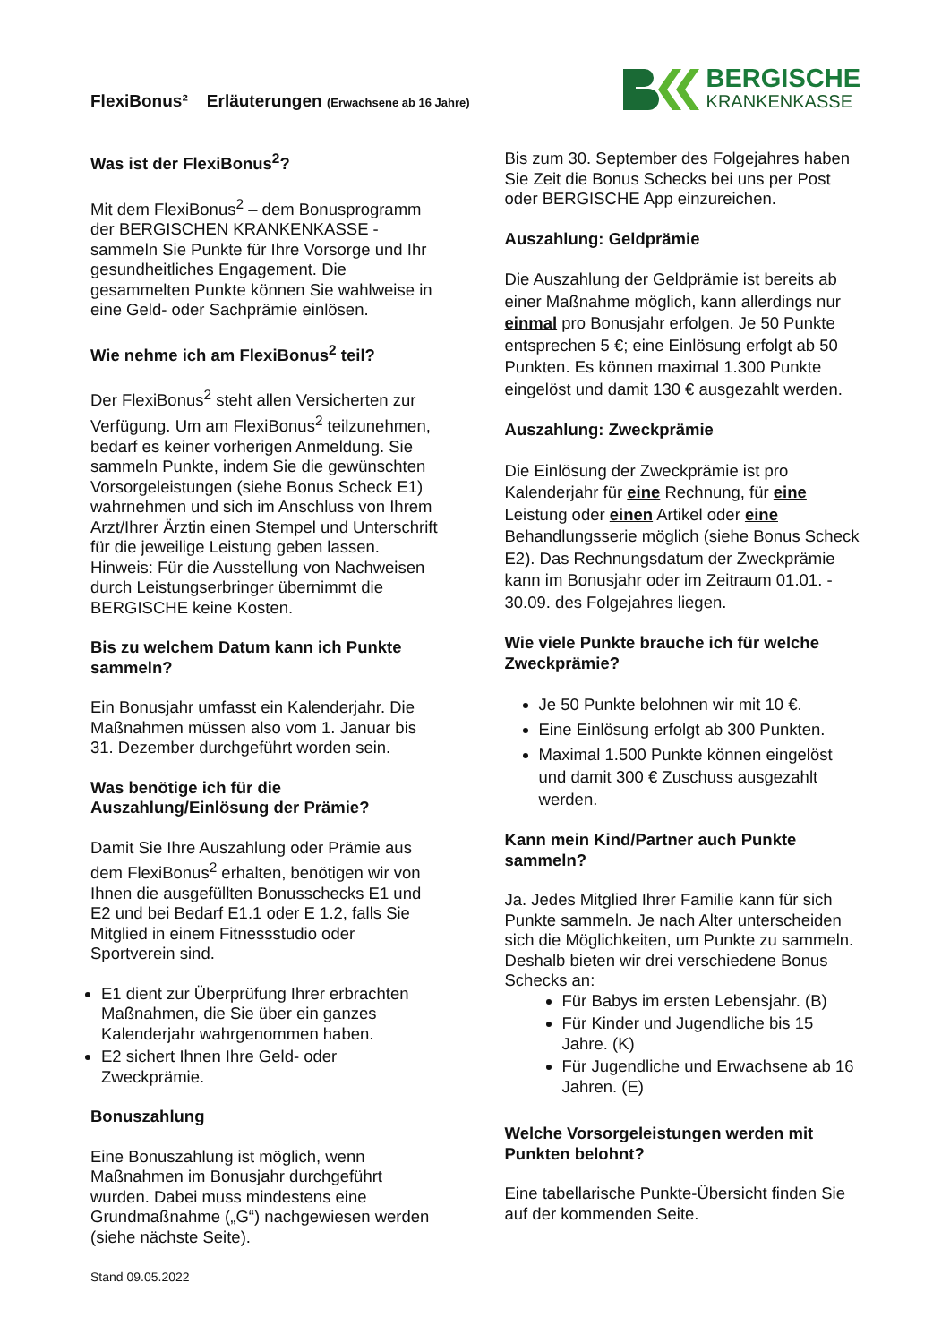FlexiBonus² Erläuterungen (Erwachsene ab 16 Jahre)
BERGISCHE
KRANKENKASSE
Was ist der FlexiBonus<sup>2</sup>?
Mit dem FlexiBonus<sup>2</sup> – dem Bonusprogramm der BERGISCHEN KRANKENKASSE - sammeln Sie Punkte für Ihre Vorsorge und Ihr gesundheitliches Engagement. Die gesammelten Punkte können Sie wahlweise in eine Geld- oder Sachprämie einlösen.
Wie nehme ich am FlexiBonus<sup>2</sup> teil?
Der FlexiBonus<sup>2</sup> steht allen Versicherten zur Verfügung. Um am FlexiBonus<sup>2</sup> teilzunehmen, bedarf es keiner vorherigen Anmeldung. Sie sammeln Punkte, indem Sie die gewünschten Vorsorgeleistungen (siehe Bonus Scheck E1) wahrnehmen und sich im Anschluss von Ihrem Arzt/Ihrer Ärztin einen Stempel und Unterschrift für die jeweilige Leistung geben lassen. Hinweis: Für die Ausstellung von Nachweisen durch Leistungserbringer übernimmt die BERGISCHE keine Kosten.
Bis zu welchem Datum kann ich Punkte sammeln?
Ein Bonusjahr umfasst ein Kalenderjahr. Die Maßnahmen müssen also vom 1. Januar bis 31. Dezember durchgeführt worden sein.
Was benötige ich für die Auszahlung/Einlösung der Prämie?
Damit Sie Ihre Auszahlung oder Prämie aus dem FlexiBonus<sup>2</sup> erhalten, benötigen wir von Ihnen die ausgefüllten Bonusschecks E1 und E2 und bei Bedarf E1.1 oder E 1.2, falls Sie Mitglied in einem Fitnessstudio oder Sportverein sind.
E1 dient zur Überprüfung Ihrer erbrachten Maßnahmen, die Sie über ein ganzes Kalenderjahr wahrgenommen haben.
E2 sichert Ihnen Ihre Geld- oder Zweckprämie.
Bonuszahlung
Eine Bonuszahlung ist möglich, wenn Maßnahmen im Bonusjahr durchgeführt wurden. Dabei muss mindestens eine Grundmaßnahme („G“) nachgewiesen werden (siehe nächste Seite).
Stand 09.05.2022
Bis zum 30. September des Folgejahres haben Sie Zeit die Bonus Schecks bei uns per Post oder BERGISCHE App einzureichen.
Auszahlung: Geldprämie
Die Auszahlung der Geldprämie ist bereits ab einer Maßnahme möglich, kann allerdings nur einmal pro Bonusjahr erfolgen. Je 50 Punkte entsprechen 5 €; eine Einlösung erfolgt ab 50 Punkten. Es können maximal 1.300 Punkte eingelöst und damit 130 € ausgezahlt werden.
Auszahlung: Zweckprämie
Die Einlösung der Zweckprämie ist pro Kalenderjahr für eine Rechnung, für eine Leistung oder einen Artikel oder eine Behandlungsserie möglich (siehe Bonus Scheck E2). Das Rechnungsdatum der Zweckprämie kann im Bonusjahr oder im Zeitraum 01.01. - 30.09. des Folgejahres liegen.
Wie viele Punkte brauche ich für welche Zweckprämie?
Je 50 Punkte belohnen wir mit 10 €.
Eine Einlösung erfolgt ab 300 Punkten.
Maximal 1.500 Punkte können eingelöst und damit 300 € Zuschuss ausgezahlt werden.
Kann mein Kind/Partner auch Punkte sammeln?
Ja. Jedes Mitglied Ihrer Familie kann für sich Punkte sammeln. Je nach Alter unterscheiden sich die Möglichkeiten, um Punkte zu sammeln. Deshalb bieten wir drei verschiedene Bonus Schecks an:
Für Babys im ersten Lebensjahr. (B)
Für Kinder und Jugendliche bis 15 Jahre. (K)
Für Jugendliche und Erwachsene ab 16 Jahren. (E)
Welche Vorsorgeleistungen werden mit Punkten belohnt?
Eine tabellarische Punkte-Übersicht finden Sie auf der kommenden Seite.